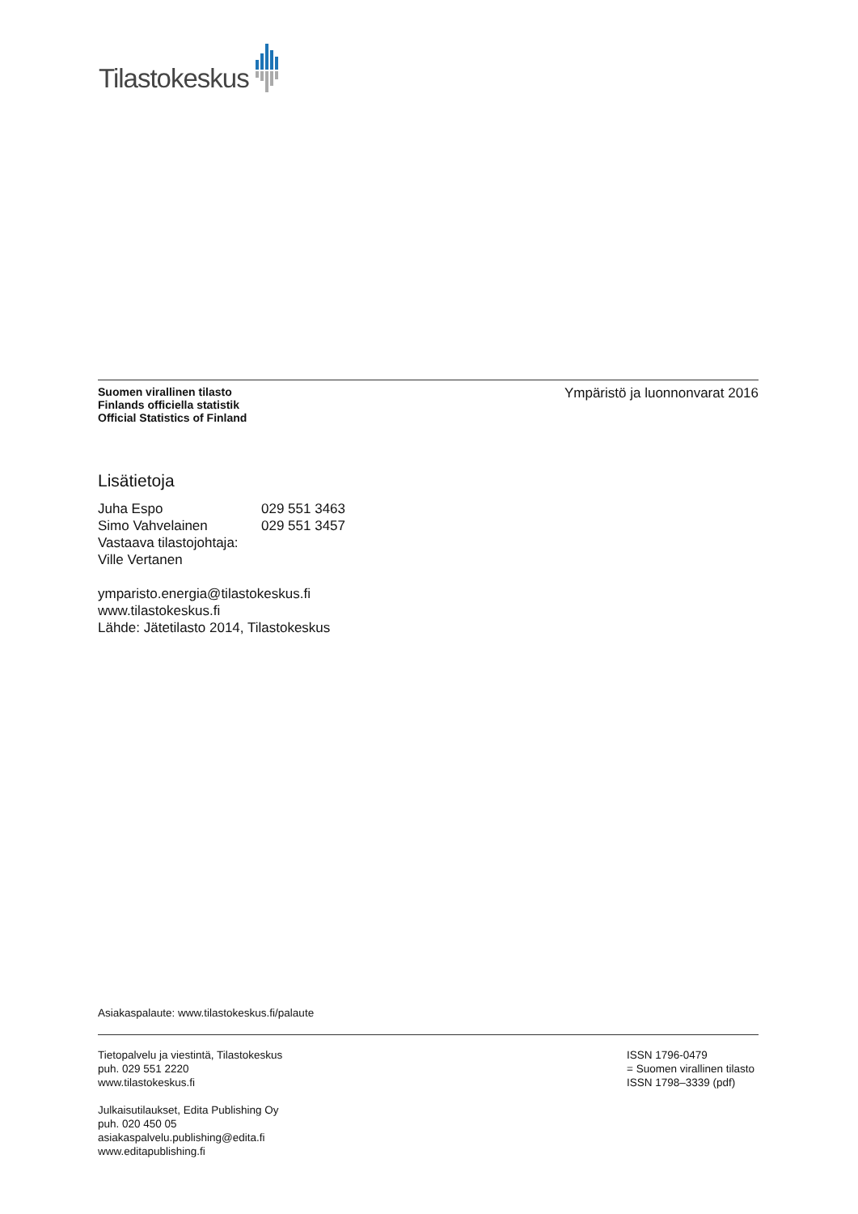Tilastokeskus
Suomen virallinen tilasto
Finlands officiella statistik
Official Statistics of Finland
Ympäristö ja luonnonvarat 2016
Lisätietoja
| Juha Espo | 029 551 3463 |
| Simo Vahvelainen | 029 551 3457 |
| Vastaava tilastojohtaja: | |
| Ville Vertanen | |
ymparisto.energia@tilastokeskus.fi
www.tilastokeskus.fi
Lähde: Jätetilasto 2014, Tilastokeskus
Asiakaspalaute: www.tilastokeskus.fi/palaute
Tietopalvelu ja viestintä, Tilastokeskus
puh. 029 551 2220
www.tilastokeskus.fi
Julkaisutilaukset, Edita Publishing Oy
puh. 020 450 05
asiakaspalvelu.publishing@edita.fi
www.editapublishing.fi
ISSN 1796-0479
= Suomen virallinen tilasto
ISSN 1798–3339 (pdf)